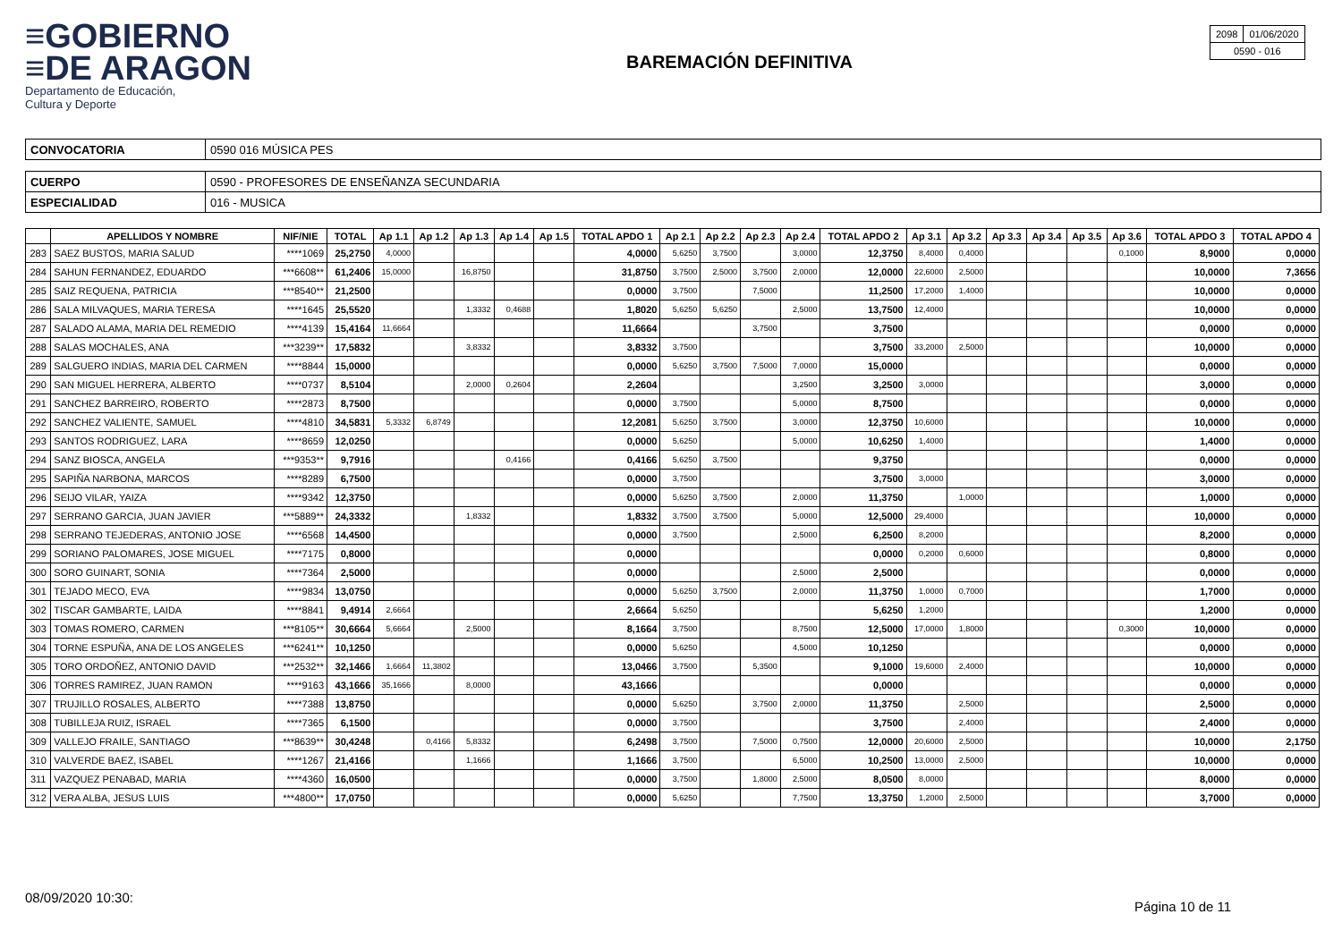≡GOBIERNO
≡DE ARAGON
Departamento de Educación,
Cultura y Deporte
BAREMACIÓN DEFINITIVA
| 2098 | 01/06/2020 |
| 0590 - 016 | |
| CONVOCATORIA | 0590 016 MÚSICA PES |
| CUERPO | 0590 - PROFESORES DE ENSEÑANZA SECUNDARIA |
| ESPECIALIDAD | 016 - MUSICA |
| | APELLIDOS Y NOMBRE | NIF/NIE | TOTAL | Ap 1.1 | Ap 1.2 | Ap 1.3 | Ap 1.4 | Ap 1.5 | TOTAL APDO 1 | Ap 2.1 | Ap 2.2 | Ap 2.3 | Ap 2.4 | TOTAL APDO 2 | Ap 3.1 | Ap 3.2 | Ap 3.3 | Ap 3.4 | Ap 3.5 | Ap 3.6 | TOTAL APDO 3 | TOTAL APDO 4 |
| --- | --- | --- | --- | --- | --- | --- | --- | --- | --- | --- | --- | --- | --- | --- | --- | --- | --- | --- | --- | --- | --- | --- |
| 283 | SAEZ BUSTOS, MARIA SALUD | ****1069 | 25,2750 | 4,0000 | | | | | 4,0000 | 5,6250 | 3,7500 | | 3,0000 | 12,3750 | 8,4000 | 0,4000 | | | | 0,1000 | 8,9000 | 0,0000 |
| 284 | SAHUN FERNANDEZ, EDUARDO | ***6608** | 61,2406 | 15,0000 | | 16,8750 | | | 31,8750 | 3,7500 | 2,5000 | 3,7500 | 2,0000 | 12,0000 | 22,6000 | 2,5000 | | | | | 10,0000 | 7,3656 |
| 285 | SAIZ REQUENA, PATRICIA | ***8540** | 21,2500 | | | | | | 0,0000 | 3,7500 | | 7,5000 | | 11,2500 | 17,2000 | 1,4000 | | | | | 10,0000 | 0,0000 |
| 286 | SALA MILVAQUES, MARIA TERESA | ****1645 | 25,5520 | | | 1,3332 | 0,4688 | | 1,8020 | 5,6250 | 5,6250 | | 2,5000 | 13,7500 | 12,4000 | | | | | | 10,0000 | 0,0000 |
| 287 | SALADO ALAMA, MARIA DEL REMEDIO | ****4139 | 15,4164 | 11,6664 | | | | | 11,6664 | | | 3,7500 | | 3,7500 | | | | | | | 0,0000 | 0,0000 |
| 288 | SALAS MOCHALES, ANA | ***3239** | 17,5832 | | | 3,8332 | | | 3,8332 | 3,7500 | | | | 3,7500 | 33,2000 | 2,5000 | | | | | 10,0000 | 0,0000 |
| 289 | SALGUERO INDIAS, MARIA DEL CARMEN | ****8844 | 15,0000 | | | | | | 0,0000 | 5,6250 | 3,7500 | 7,5000 | 7,0000 | 15,0000 | | | | | | | 0,0000 | 0,0000 |
| 290 | SAN MIGUEL HERRERA, ALBERTO | ****0737 | 8,5104 | | | 2,0000 | 0,2604 | | 2,2604 | | | | 3,2500 | 3,2500 | 3,0000 | | | | | | 3,0000 | 0,0000 |
| 291 | SANCHEZ BARREIRO, ROBERTO | ****2873 | 8,7500 | | | | | | 0,0000 | 3,7500 | | | 5,0000 | 8,7500 | | | | | | | 0,0000 | 0,0000 |
| 292 | SANCHEZ VALIENTE, SAMUEL | ****4810 | 34,5831 | 5,3332 | 6,8749 | | | | 12,2081 | 5,6250 | 3,7500 | | 3,0000 | 12,3750 | 10,6000 | | | | | | 10,0000 | 0,0000 |
| 293 | SANTOS RODRIGUEZ, LARA | ****8659 | 12,0250 | | | | | | 0,0000 | 5,6250 | | | 5,0000 | 10,6250 | 1,4000 | | | | | | 1,4000 | 0,0000 |
| 294 | SANZ BIOSCA, ANGELA | ***9353** | 9,7916 | | | | 0,4166 | | 0,4166 | 5,6250 | 3,7500 | | | 9,3750 | | | | | | | 0,0000 | 0,0000 |
| 295 | SAPIÑA NARBONA, MARCOS | ****8289 | 6,7500 | | | | | | 0,0000 | 3,7500 | | | | 3,7500 | 3,0000 | | | | | | 3,0000 | 0,0000 |
| 296 | SEIJO VILAR, YAIZA | ****9342 | 12,3750 | | | | | | 0,0000 | 5,6250 | 3,7500 | | 2,0000 | 11,3750 | | 1,0000 | | | | | 1,0000 | 0,0000 |
| 297 | SERRANO GARCIA, JUAN JAVIER | ***5889** | 24,3332 | | | 1,8332 | | | 1,8332 | 3,7500 | 3,7500 | | 5,0000 | 12,5000 | 29,4000 | | | | | | 10,0000 | 0,0000 |
| 298 | SERRANO TEJEDERAS, ANTONIO JOSE | ****6568 | 14,4500 | | | | | | 0,0000 | 3,7500 | | | 2,5000 | 6,2500 | 8,2000 | | | | | | 8,2000 | 0,0000 |
| 299 | SORIANO PALOMARES, JOSE MIGUEL | ****7175 | 0,8000 | | | | | | 0,0000 | | | | | 0,0000 | 0,2000 | 0,6000 | | | | | 0,8000 | 0,0000 |
| 300 | SORO GUINART, SONIA | ****7364 | 2,5000 | | | | | | 0,0000 | | | | 2,5000 | 2,5000 | | | | | | | 0,0000 | 0,0000 |
| 301 | TEJADO MECO, EVA | ****9834 | 13,0750 | | | | | | 0,0000 | 5,6250 | 3,7500 | | 2,0000 | 11,3750 | 1,0000 | 0,7000 | | | | | 1,7000 | 0,0000 |
| 302 | TISCAR GAMBARTE, LAIDA | ****8841 | 9,4914 | 2,6664 | | | | | 2,6664 | 5,6250 | | | | 5,6250 | 1,2000 | | | | | | 1,2000 | 0,0000 |
| 303 | TOMAS ROMERO, CARMEN | ***8105** | 30,6664 | 5,6664 | | 2,5000 | | | 8,1664 | 3,7500 | | | 8,7500 | 12,5000 | 17,0000 | 1,8000 | | | | 0,3000 | 10,0000 | 0,0000 |
| 304 | TORNE ESPUÑA, ANA DE LOS ANGELES | ***6241** | 10,1250 | | | | | | 0,0000 | 5,6250 | | | 4,5000 | 10,1250 | | | | | | | 0,0000 | 0,0000 |
| 305 | TORO ORDOÑEZ, ANTONIO DAVID | ***2532** | 32,1466 | 1,6664 | 11,3802 | | | | 13,0466 | 3,7500 | | 5,3500 | | 9,1000 | 19,6000 | 2,4000 | | | | | 10,0000 | 0,0000 |
| 306 | TORRES RAMIREZ, JUAN RAMON | ****9163 | 43,1666 | 35,1666 | | 8,0000 | | | 43,1666 | | | | | 0,0000 | | | | | | | 0,0000 | 0,0000 |
| 307 | TRUJILLO ROSALES, ALBERTO | ****7388 | 13,8750 | | | | | | 0,0000 | 5,6250 | | 3,7500 | 2,0000 | 11,3750 | | 2,5000 | | | | | 2,5000 | 0,0000 |
| 308 | TUBILLEJA RUIZ, ISRAEL | ****7365 | 6,1500 | | | | | | 0,0000 | 3,7500 | | | | 3,7500 | | 2,4000 | | | | | 2,4000 | 0,0000 |
| 309 | VALLEJO FRAILE, SANTIAGO | ***8639** | 30,4248 | | 0,4166 | 5,8332 | | | 6,2498 | 3,7500 | | 7,5000 | 0,7500 | 12,0000 | 20,6000 | 2,5000 | | | | | 10,0000 | 2,1750 |
| 310 | VALVERDE BAEZ, ISABEL | ****1267 | 21,4166 | | | 1,1666 | | | 1,1666 | 3,7500 | | | 6,5000 | 10,2500 | 13,0000 | 2,5000 | | | | | 10,0000 | 0,0000 |
| 311 | VAZQUEZ PENABAD, MARIA | ****4360 | 16,0500 | | | | | | 0,0000 | 3,7500 | | 1,8000 | 2,5000 | 8,0500 | 8,0000 | | | | | | 8,0000 | 0,0000 |
| 312 | VERA ALBA, JESUS LUIS | ***4800** | 17,0750 | | | | | | 0,0000 | 5,6250 | | | 7,7500 | 13,3750 | 1,2000 | 2,5000 | | | | | 3,7000 | 0,0000 |
08/09/2020 10:30:
Página 10 de 11